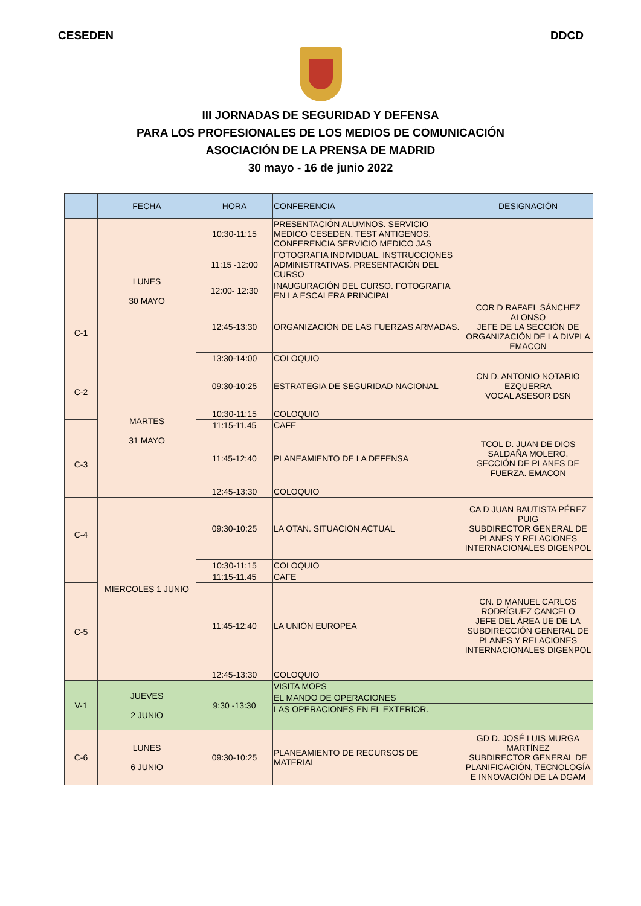CESEDEN DDCD
III JORNADAS DE SEGURIDAD Y DEFENSA
PARA LOS PROFESIONALES DE LOS MEDIOS DE COMUNICACIÓN
ASOCIACIÓN DE LA PRENSA DE MADRID
30 mayo - 16 de junio 2022
| | FECHA | HORA | CONFERENCIA | DESIGNACIÓN |
| --- | --- | --- | --- | --- |
| | LUNES 30 MAYO | 10:30-11:15 | PRESENTACIÓN ALUMNOS. SERVICIO MEDICO CESEDEN. TEST ANTIGENOS. CONFERENCIA SERVICIO MEDICO JAS | |
| | | 11:15 -12:00 | FOTOGRAFIA INDIVIDUAL. INSTRUCCIONES ADMINISTRATIVAS. PRESENTACIÓN DEL CURSO | |
| | | 12:00- 12:30 | INAUGURACIÓN DEL CURSO. FOTOGRAFIA EN LA ESCALERA PRINCIPAL | |
| C-1 | | 12:45-13:30 | ORGANIZACIÓN DE LAS FUERZAS ARMADAS. | COR D RAFAEL SÁNCHEZ ALONSO JEFE DE LA SECCIÓN DE ORGANIZACIÓN DE LA DIVPLA EMACON |
| | | 13:30-14:00 | COLOQUIO | |
| C-2 | MARTES 31 MAYO | 09:30-10:25 | ESTRATEGIA DE SEGURIDAD NACIONAL | CN D. ANTONIO NOTARIO EZQUERRA VOCAL ASESOR DSN |
| | | 10:30-11:15 | COLOQUIO | |
| | | 11:15-11.45 | CAFE | |
| C-3 | | 11:45-12:40 | PLANEAMIENTO DE LA DEFENSA | TCOL D. JUAN DE DIOS SALDAÑA MOLERO. SECCIÓN DE PLANES DE FUERZA. EMACON |
| | | 12:45-13:30 | COLOQUIO | |
| C-4 | MIERCOLES 1 JUNIO | 09:30-10:25 | LA OTAN. SITUACION ACTUAL | CA D JUAN BAUTISTA PÉREZ PUIG SUBDIRECTOR GENERAL DE PLANES Y RELACIONES INTERNACIONALES DIGENPOL |
| | | 10:30-11:15 | COLOQUIO | |
| | | 11:15-11.45 | CAFE | |
| C-5 | | 11:45-12:40 | LA UNIÓN EUROPEA | CN. D MANUEL CARLOS RODRÍGUEZ CANCELO JEFE DEL ÁREA UE DE LA SUBDIRECCIÓN GENERAL DE PLANES Y RELACIONES INTERNACIONALES DIGENPOL |
| | | 12:45-13:30 | COLOQUIO | |
| V-1 | JUEVES 2 JUNIO | 9:30 -13:30 | VISITA MOPS | |
| | | | EL MANDO DE OPERACIONES | |
| | | | LAS OPERACIONES EN EL EXTERIOR. | |
| C-6 | LUNES 6 JUNIO | 09:30-10:25 | PLANEAMIENTO DE RECURSOS DE MATERIAL | GD D. JOSÉ LUIS MURGA MARTÍNEZ SUBDIRECTOR GENERAL DE PLANIFICACIÓN, TECNOLOGÍA E INNOVACIÓN DE LA DGAM |